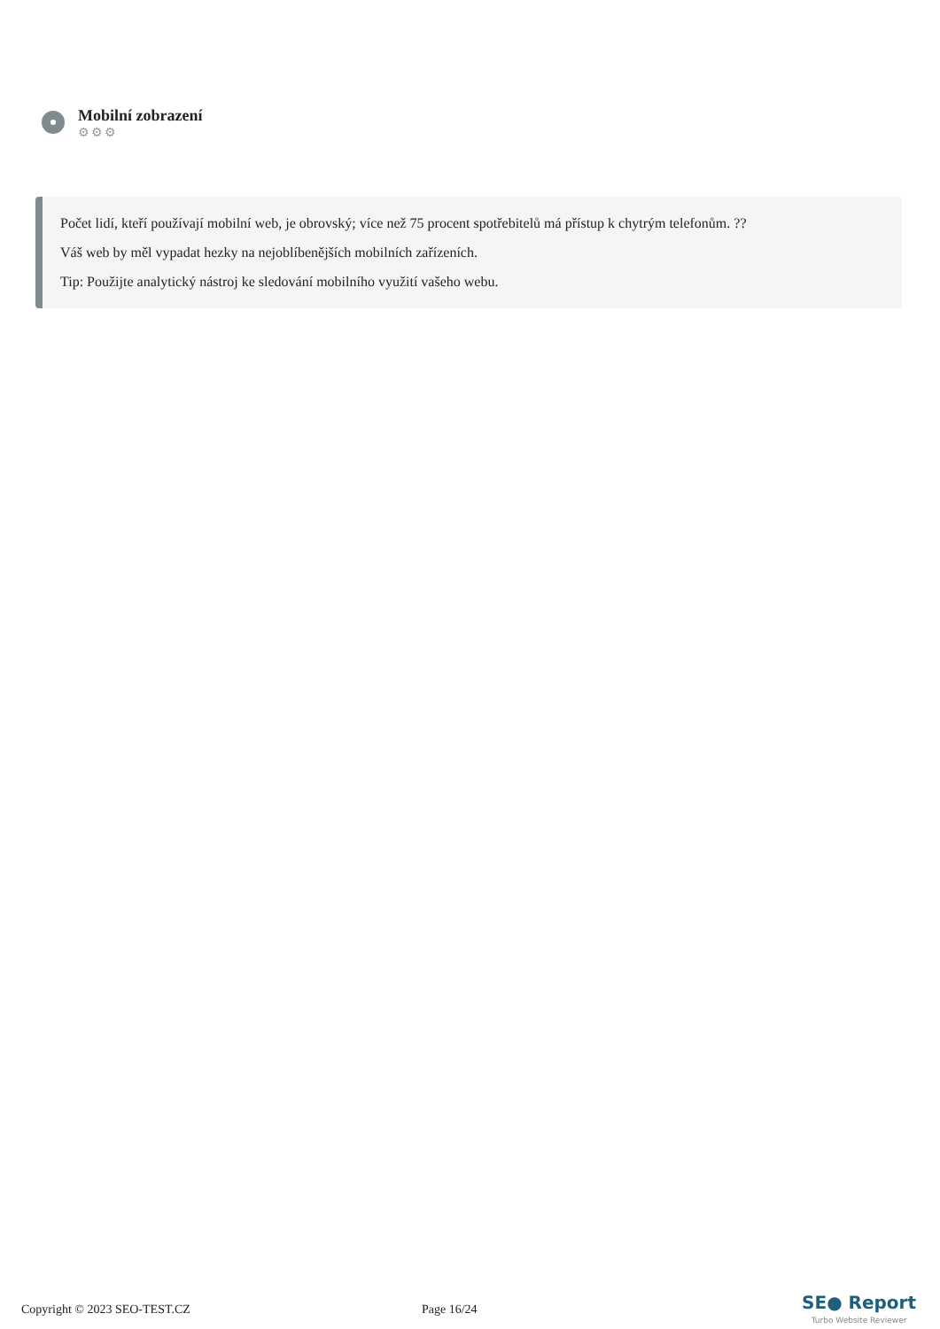Mobilní zobrazení
⚙⚙⚙
Počet lidí, kteří používají mobilní web, je obrovský; více než 75 procent spotřebitelů má přístup k chytrým telefonům. ??
Váš web by měl vypadat hezky na nejoblíbenějších mobilních zařízeních.
Tip: Použijte analytický nástroj ke sledování mobilního využití vašeho webu.
Copyright © 2023 SEO-TEST.CZ Page 16/24
SE● Report
Turbo Website Reviewer